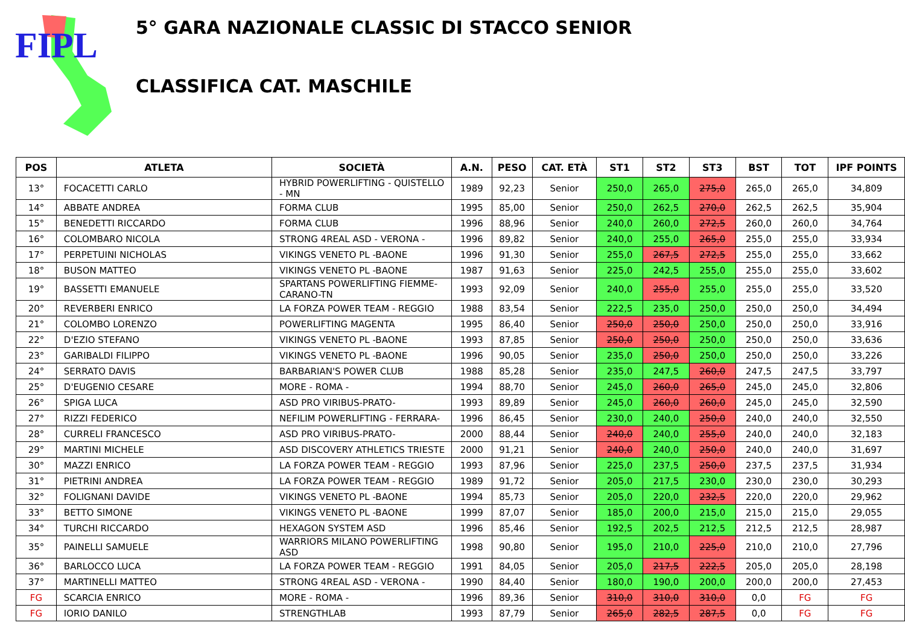FIPL
5° GARA NAZIONALE CLASSIC DI STACCO SENIOR
CLASSIFICA CAT. MASCHILE
| POS | ATLETA | SOCIETÀ | A.N. | PESO | CAT. ETÀ | ST1 | ST2 | ST3 | BST | TOT | IPF POINTS |
| --- | --- | --- | --- | --- | --- | --- | --- | --- | --- | --- | --- |
| 13° | FOCACETTI CARLO | HYBRID POWERLIFTING - QUISTELLO - MN | 1989 | 92,23 | Senior | 250,0 | 265,0 | 275,0 | 265,0 | 265,0 | 34,809 |
| 14° | ABBATE ANDREA | FORMA CLUB | 1995 | 85,00 | Senior | 250,0 | 262,5 | 270,0 | 262,5 | 262,5 | 35,904 |
| 15° | BENEDETTI RICCARDO | FORMA CLUB | 1996 | 88,96 | Senior | 240,0 | 260,0 | 272,5 | 260,0 | 260,0 | 34,764 |
| 16° | COLOMBARO NICOLA | STRONG 4REAL ASD - VERONA - | 1996 | 89,82 | Senior | 240,0 | 255,0 | 265,0 | 255,0 | 255,0 | 33,934 |
| 17° | PERPETUINI NICHOLAS | VIKINGS VENETO PL -BAONE | 1996 | 91,30 | Senior | 255,0 | 267,5 | 272,5 | 255,0 | 255,0 | 33,662 |
| 18° | BUSON MATTEO | VIKINGS VENETO PL -BAONE | 1987 | 91,63 | Senior | 225,0 | 242,5 | 255,0 | 255,0 | 255,0 | 33,602 |
| 19° | BASSETTI EMANUELE | SPARTANS POWERLIFTING FIEMME- CARANO-TN | 1993 | 92,09 | Senior | 240,0 | 255,0 | 255,0 | 255,0 | 255,0 | 33,520 |
| 20° | REVERBERI ENRICO | LA FORZA POWER TEAM - REGGIO | 1988 | 83,54 | Senior | 222,5 | 235,0 | 250,0 | 250,0 | 250,0 | 34,494 |
| 21° | COLOMBO LORENZO | POWERLIFTING MAGENTA | 1995 | 86,40 | Senior | 250,0 | 250,0 | 250,0 | 250,0 | 250,0 | 33,916 |
| 22° | D'EZIO STEFANO | VIKINGS VENETO PL -BAONE | 1993 | 87,85 | Senior | 250,0 | 250,0 | 250,0 | 250,0 | 250,0 | 33,636 |
| 23° | GARIBALDI FILIPPO | VIKINGS VENETO PL -BAONE | 1996 | 90,05 | Senior | 235,0 | 250,0 | 250,0 | 250,0 | 250,0 | 33,226 |
| 24° | SERRATO DAVIS | BARBARIAN'S POWER CLUB | 1988 | 85,28 | Senior | 235,0 | 247,5 | 260,0 | 247,5 | 247,5 | 33,797 |
| 25° | D'EUGENIO CESARE | MORE - ROMA - | 1994 | 88,70 | Senior | 245,0 | 260,0 | 265,0 | 245,0 | 245,0 | 32,806 |
| 26° | SPIGA LUCA | ASD PRO VIRIBUS-PRATO- | 1993 | 89,89 | Senior | 245,0 | 260,0 | 260,0 | 245,0 | 245,0 | 32,590 |
| 27° | RIZZI FEDERICO | NEFILIM POWERLIFTING - FERRARA- | 1996 | 86,45 | Senior | 230,0 | 240,0 | 250,0 | 240,0 | 240,0 | 32,550 |
| 28° | CURRELI FRANCESCO | ASD PRO VIRIBUS-PRATO- | 2000 | 88,44 | Senior | 240,0 | 240,0 | 255,0 | 240,0 | 240,0 | 32,183 |
| 29° | MARTINI MICHELE | ASD DISCOVERY ATHLETICS TRIESTE | 2000 | 91,21 | Senior | 240,0 | 240,0 | 250,0 | 240,0 | 240,0 | 31,697 |
| 30° | MAZZI ENRICO | LA FORZA POWER TEAM - REGGIO | 1993 | 87,96 | Senior | 225,0 | 237,5 | 250,0 | 237,5 | 237,5 | 31,934 |
| 31° | PIETRINI ANDREA | LA FORZA POWER TEAM - REGGIO | 1989 | 91,72 | Senior | 205,0 | 217,5 | 230,0 | 230,0 | 230,0 | 30,293 |
| 32° | FOLIGNANI DAVIDE | VIKINGS VENETO PL -BAONE | 1994 | 85,73 | Senior | 205,0 | 220,0 | 232,5 | 220,0 | 220,0 | 29,962 |
| 33° | BETTO SIMONE | VIKINGS VENETO PL -BAONE | 1999 | 87,07 | Senior | 185,0 | 200,0 | 215,0 | 215,0 | 215,0 | 29,055 |
| 34° | TURCHI RICCARDO | HEXAGON SYSTEM ASD | 1996 | 85,46 | Senior | 192,5 | 202,5 | 212,5 | 212,5 | 212,5 | 28,987 |
| 35° | PAINELLI SAMUELE | WARRIORS MILANO POWERLIFTING ASD | 1998 | 90,80 | Senior | 195,0 | 210,0 | 225,0 | 210,0 | 210,0 | 27,796 |
| 36° | BARLOCCO LUCA | LA FORZA POWER TEAM - REGGIO | 1991 | 84,05 | Senior | 205,0 | 217,5 | 222,5 | 205,0 | 205,0 | 28,198 |
| 37° | MARTINELLI MATTEO | STRONG 4REAL ASD - VERONA - | 1990 | 84,40 | Senior | 180,0 | 190,0 | 200,0 | 200,0 | 200,0 | 27,453 |
| FG | SCARCIA ENRICO | MORE - ROMA - | 1996 | 89,36 | Senior | 310,0 | 310,0 | 310,0 | 0,0 | FG | FG |
| FG | IORIO DANILO | STRENGTHLAB | 1993 | 87,79 | Senior | 265,0 | 282,5 | 287,5 | 0,0 | FG | FG |